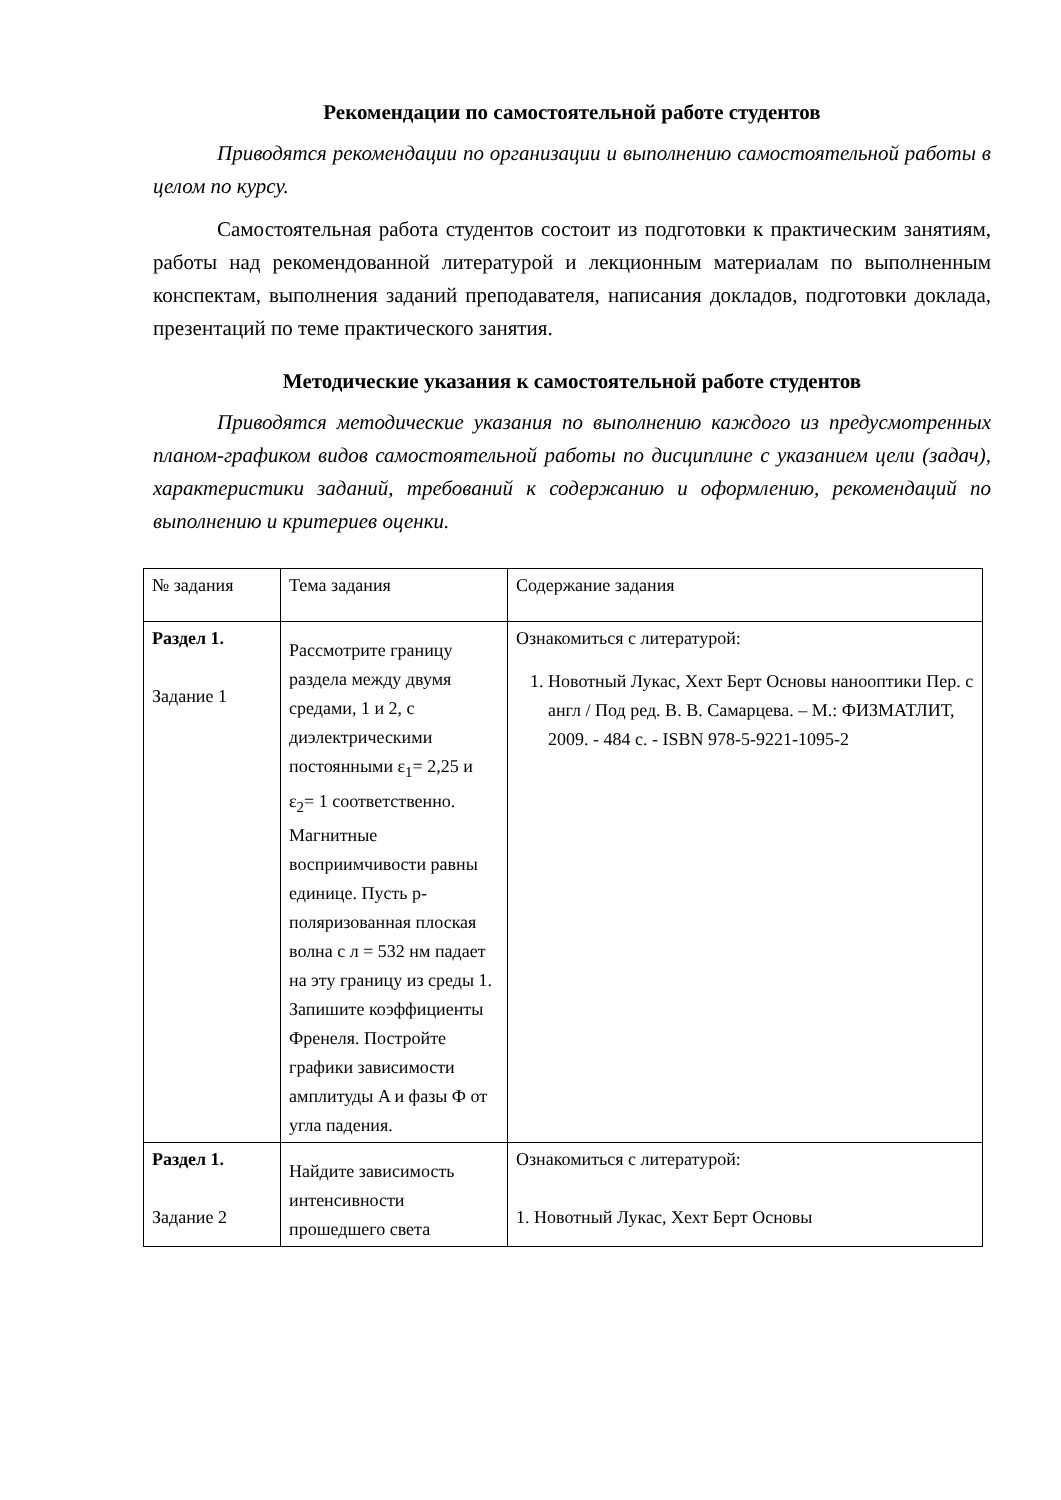Рекомендации по самостоятельной работе студентов
Приводятся рекомендации по организации и выполнению самостоятельной работы в целом по курсу.
Самостоятельная работа студентов состоит из подготовки к практическим занятиям, работы над рекомендованной литературой и лекционным материалам по выполненным конспектам, выполнения заданий преподавателя, написания докладов, подготовки доклада, презентаций по теме практического занятия.
Методические указания к самостоятельной работе студентов
Приводятся методические указания по выполнению каждого из предусмотренных планом-графиком видов самостоятельной работы по дисциплине с указанием цели (задач), характеристики заданий, требований к содержанию и оформлению, рекомендаций по выполнению и критериев оценки.
| № задания | Тема задания | Содержание задания |
| Раздел 1. Задание 1 | Рассмотрите границу раздела между двумя средами, 1 и 2, с диэлектрическими постоянными ε<sub>1</sub>= 2,25 и ε<sub>2</sub>= 1 соответственно. Магнитные восприимчивости равны единице. Пусть p-поляризованная плоская волна с л = 532 нм падает на эту границу из среды 1. Запишите коэффициенты Френеля. Постройте графики зависимости амплитуды A и фазы Ф от угла падения. | Ознакомиться с литературой: 1. Новотный Лукас, Хехт Берт Основы нанооптики Пер. с англ / Под ред. В. В. Самарцева. – М.: ФИЗМАТЛИТ, 2009. - 484 с. - ISBN 978-5-9221-1095-2 |
| Раздел 1. Задание 2 | Найдите зависимость интенсивности прошедшего света | Ознакомиться с литературой: 1. Новотный Лукас, Хехт Берт Основы |